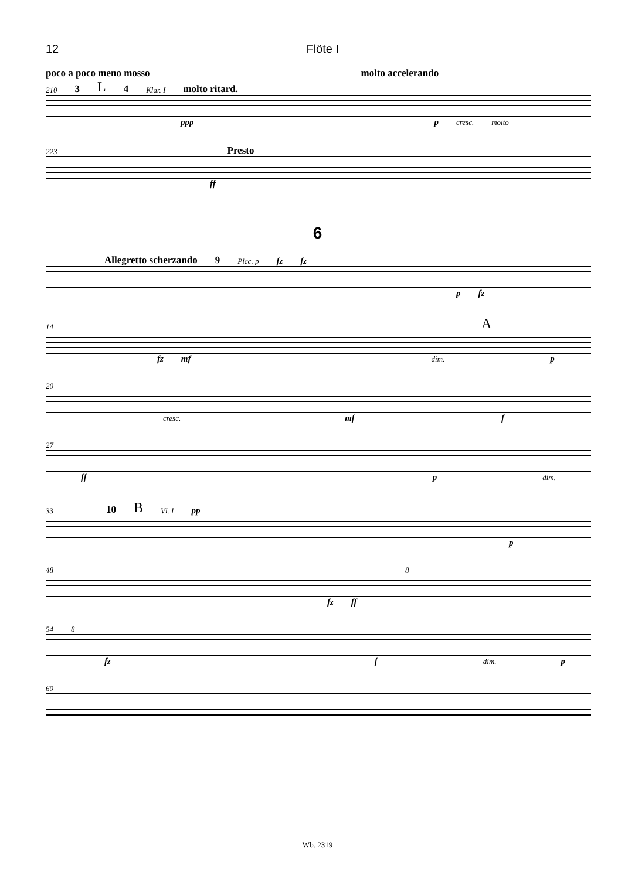12 Flöte I
poco a poco meno mosso molto accelerando
210 3 L 4 Klar. I molto ritard.
ppp p cresc. molto
223 Presto
ff
6
Allegretto scherzando 9 Picc. p fz fz
pfz
14 A
fz mf dim. p
20
cresc. mf f
27
ff p dim.
33 10 B Vl. I pp
p
48 8
fz ff
54 8
fz f dim. p
60
Wb. 2319